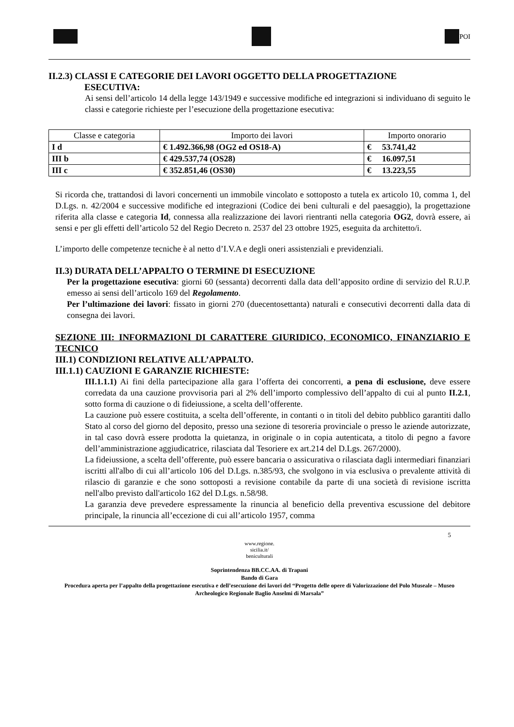POI
II.2.3) CLASSI E CATEGORIE DEI LAVORI OGGETTO DELLA PROGETTAZIONE
ESECUTIVA:
Ai sensi dell’articolo 14 della legge 143/1949 e successive modifiche ed integrazioni si individuano di seguito le classi e categorie richieste per l’esecuzione della progettazione esecutiva:
| Classe e categoria | Importo dei lavori | Importo onorario |
| --- | --- | --- |
| I d | € 1.492.366,98 (OG2 ed OS18-A) | € 53.741,42 |
| III b | € 429.537,74 (OS28) | € 16.097,51 |
| III c | € 352.851,46 (OS30) | € 13.223,55 |
Si ricorda che, trattandosi di lavori concernenti un immobile vincolato e sottoposto a tutela ex articolo 10, comma 1, del D.Lgs. n. 42/2004 e successive modifiche ed integrazioni (Codice dei beni culturali e del paesaggio), la progettazione riferita alla classe e categoria Id, connessa alla realizzazione dei lavori rientranti nella categoria OG2, dovrà essere, ai sensi e per gli effetti dell’articolo 52 del Regio Decreto n. 2537 del 23 ottobre 1925, eseguita da architetto/i.
L’importo delle competenze tecniche è al netto d’I.V.A e degli oneri assistenziali e previdenziali.
II.3) DURATA DELL’APPALTO O TERMINE DI ESECUZIONE
Per la progettazione esecutiva: giorni 60 (sessanta) decorrenti dalla data dell’apposito ordine di servizio del R.U.P. emesso ai sensi dell’articolo 169 del Regolamento.
Per l’ultimazione dei lavori: fissato in giorni 270 (duecentosettanta) naturali e consecutivi decorrenti dalla data di consegna dei lavori.
SEZIONE III: INFORMAZIONI DI CARATTERE GIURIDICO, ECONOMICO, FINANZIARIO E TECNICO
III.1) CONDIZIONI RELATIVE ALL’APPALTO.
III.1.1) CAUZIONI E GARANZIE RICHIESTE:
III.1.1.1) Ai fini della partecipazione alla gara l’offerta dei concorrenti, a pena di esclusione, deve essere corredata da una cauzione provvisoria pari al 2% dell’importo complessivo dell’appalto di cui al punto II.2.1, sotto forma di cauzione o di fideiussione, a scelta dell’offerente.
La cauzione può essere costituita, a scelta dell’offerente, in contanti o in titoli del debito pubblico garantiti dallo Stato al corso del giorno del deposito, presso una sezione di tesoreria provinciale o presso le aziende autorizzate, in tal caso dovrà essere prodotta la quietanza, in originale o in copia autenticata, a titolo di pegno a favore dell’amministrazione aggiudicatrice, rilasciata dal Tesoriere ex art.214 del D.Lgs. 267/2000).
La fideiussione, a scelta dell’offerente, può essere bancaria o assicurativa o rilasciata dagli intermediari finanziari iscritti all'albo di cui all’articolo 106 del D.Lgs. n.385/93, che svolgono in via esclusiva o prevalente attività di rilascio di garanzie e che sono sottoposti a revisione contabile da parte di una società di revisione iscritta nell'albo previsto dall'articolo 162 del D.Lgs. n.58/98.
La garanzia deve prevedere espressamente la rinuncia al beneficio della preventiva escussione del debitore principale, la rinuncia all’eccezione di cui all’articolo 1957, comma
5
www.regione.
sicilia.it/
beniculturali
Soprintendenza BB.CC.AA. di Trapani
Bando di Gara
Procedura aperta per l’appalto della progettazione esecutiva e dell’esecuzione dei lavori del “Progetto delle opere di Valorizzazione del Polo Museale – Museo Archeologico Regionale Baglio Anselmi di Marsala”